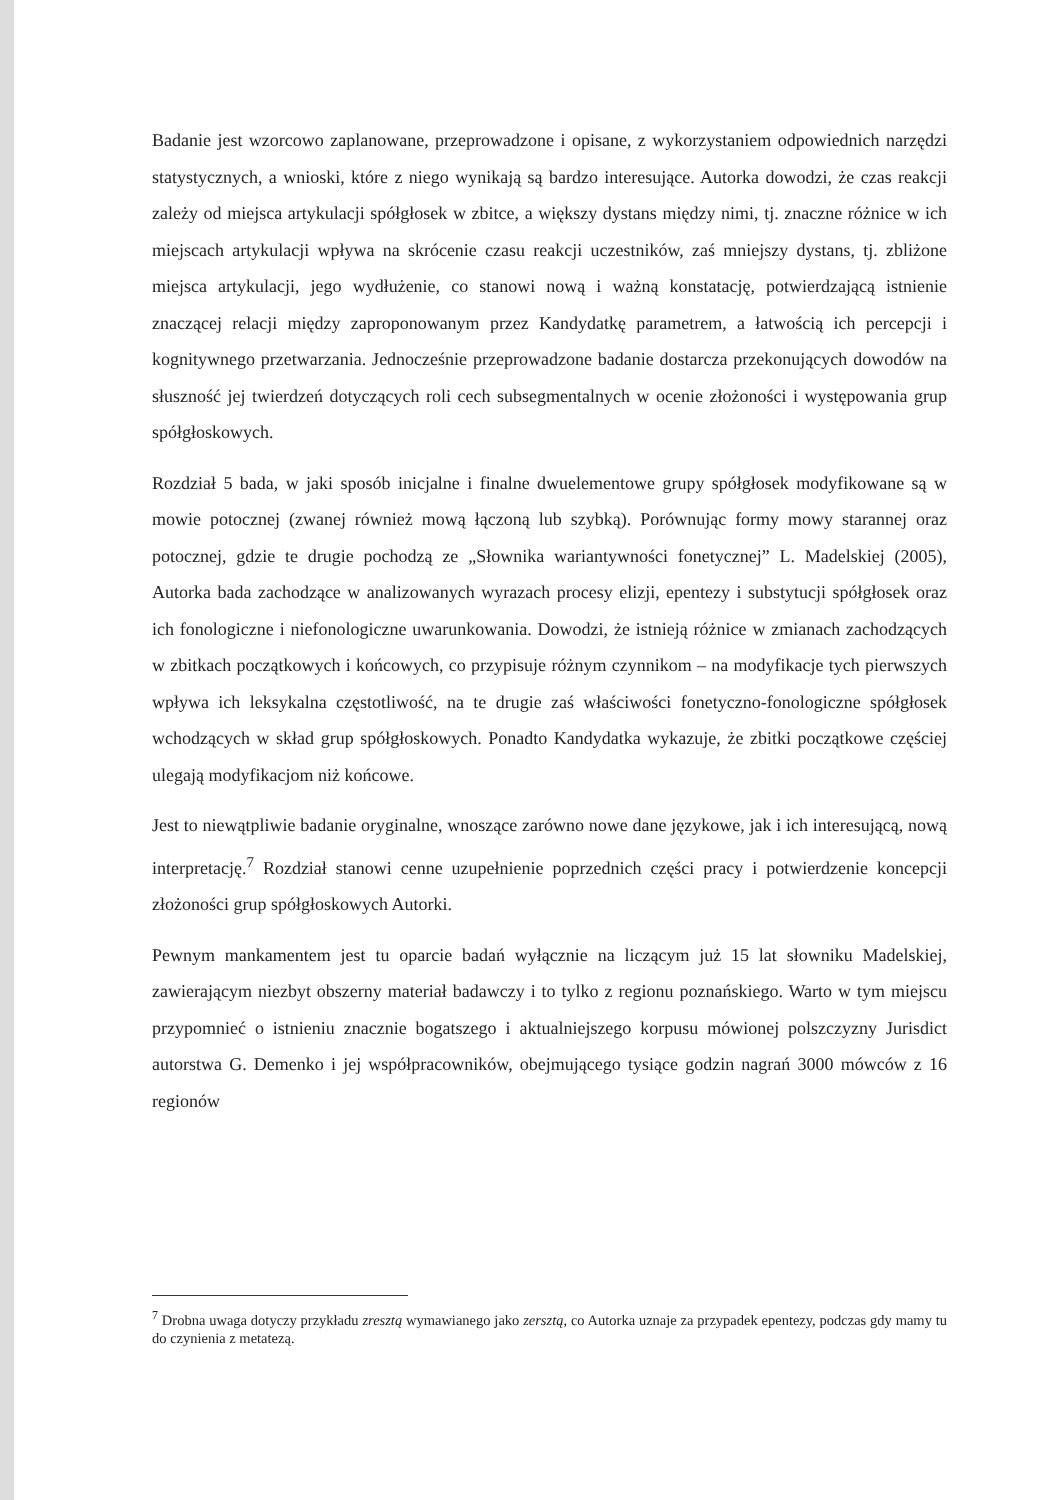Badanie jest wzorcowo zaplanowane, przeprowadzone i opisane, z wykorzystaniem odpowiednich narzędzi statystycznych, a wnioski, które z niego wynikają są bardzo interesujące. Autorka dowodzi, że czas reakcji zależy od miejsca artykulacji spółgłosek w zbitce, a większy dystans między nimi, tj. znaczne różnice w ich miejscach artykulacji wpływa na skrócenie czasu reakcji uczestników, zaś mniejszy dystans, tj. zbliżone miejsca artykulacji, jego wydłużenie, co stanowi nową i ważną konstatację, potwierdzającą istnienie znaczącej relacji między zaproponowanym przez Kandydatkę parametrem, a łatwością ich percepcji i kognitywnego przetwarzania. Jednocześnie przeprowadzone badanie dostarcza przekonujących dowodów na słuszność jej twierdzeń dotyczących roli cech subsegmentalnych w ocenie złożoności i występowania grup spółgłoskowych.
Rozdział 5 bada, w jaki sposób inicjalne i finalne dwuelementowe grupy spółgłosek modyfikowane są w mowie potocznej (zwanej również mową łączoną lub szybką). Porównując formy mowy starannej oraz potocznej, gdzie te drugie pochodzą ze „Słownika wariantywności fonetycznej” L. Madelskiej (2005), Autorka bada zachodzące w analizowanych wyrazach procesy elizji, epentezy i substytucji spółgłosek oraz ich fonologiczne i niefonologiczne uwarunkowania. Dowodzi, że istnieją różnice w zmianach zachodzących w zbitkach początkowych i końcowych, co przypisuje różnym czynnikom – na modyfikacje tych pierwszych wpływa ich leksykalna częstotliwość, na te drugie zaś właściwości fonetyczno-fonologiczne spółgłosek wchodzących w skład grup spółgłoskowych. Ponadto Kandydatka wykazuje, że zbitki początkowe częściej ulegają modyfikacjom niż końcowe.
Jest to niewątpliwie badanie oryginalne, wnoszące zarówno nowe dane językowe, jak i ich interesującą, nową interpretację.<sup>7</sup> Rozdział stanowi cenne uzupełnienie poprzednich części pracy i potwierdzenie koncepcji złożoności grup spółgłoskowych Autorki.
Pewnym mankamentem jest tu oparcie badań wyłącznie na liczącym już 15 lat słowniku Madelskiej, zawierającym niezbyt obszerny materiał badawczy i to tylko z regionu poznańskiego. Warto w tym miejscu przypomnieć o istnieniu znacznie bogatszego i aktualniejszego korpusu mówionej polszczyzny Jurisdict autorstwa G. Demenko i jej współpracowników, obejmującego tysiące godzin nagrań 3000 mówców z 16 regionów
<sup>7</sup> Drobna uwaga dotyczy przykładu zresztą wymawianego jako zersztą, co Autorka uznaje za przypadek epentezy, podczas gdy mamy tu do czynienia z metatezą.